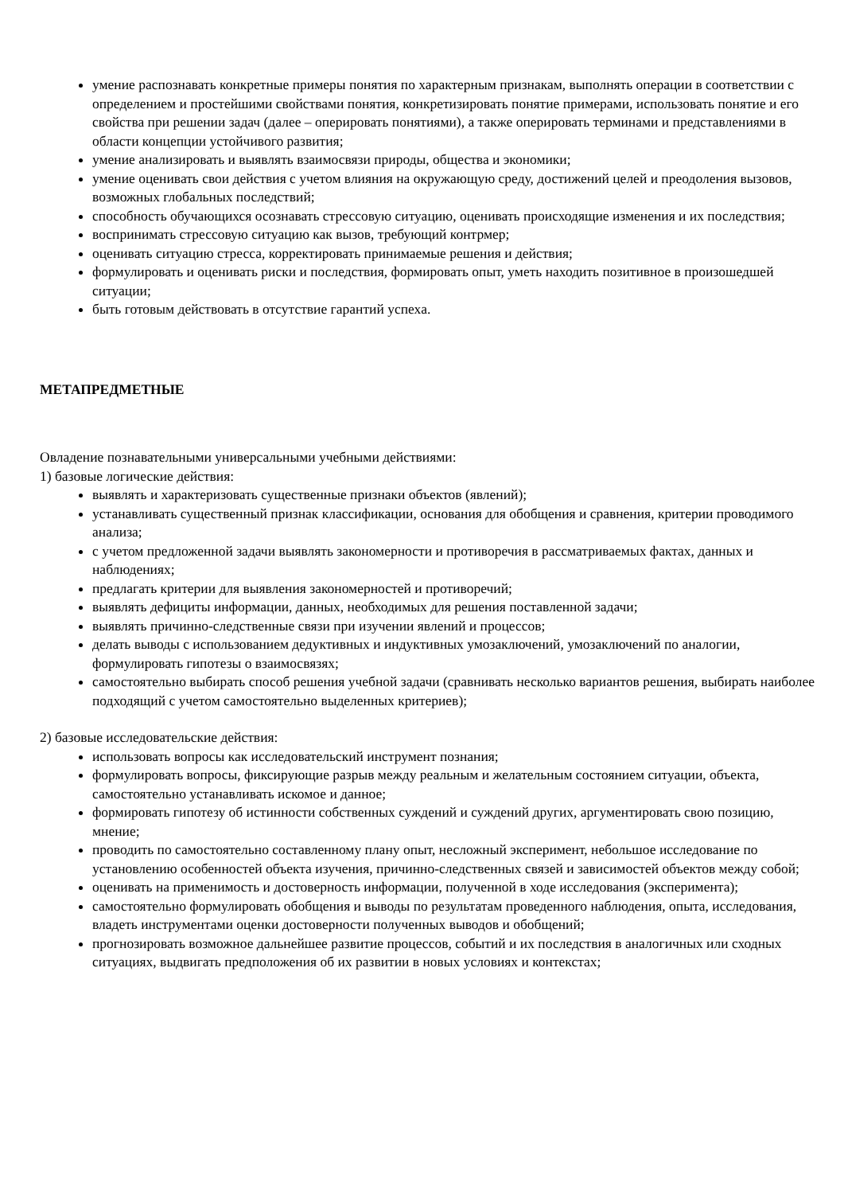умение распознавать конкретные примеры понятия по характерным признакам, выполнять операции в соответствии с определением и простейшими свойствами понятия, конкретизировать понятие примерами, использовать понятие и его свойства при решении задач (далее – оперировать понятиями), а также оперировать терминами и представлениями в области концепции устойчивого развития;
умение анализировать и выявлять взаимосвязи природы, общества и экономики;
умение оценивать свои действия с учетом влияния на окружающую среду, достижений целей и преодоления вызовов, возможных глобальных последствий;
способность обучающихся осознавать стрессовую ситуацию, оценивать происходящие изменения и их последствия;
воспринимать стрессовую ситуацию как вызов, требующий контрмер;
оценивать ситуацию стресса, корректировать принимаемые решения и действия;
формулировать и оценивать риски и последствия, формировать опыт, уметь находить позитивное в произошедшей ситуации;
быть готовым действовать в отсутствие гарантий успеха.
МЕТАПРЕДМЕТНЫЕ
Овладение познавательными универсальными учебными действиями:
1) базовые логические действия:
выявлять и характеризовать существенные признаки объектов (явлений);
устанавливать существенный признак классификации, основания для обобщения и сравнения, критерии проводимого анализа;
с учетом предложенной задачи выявлять закономерности и противоречия в рассматриваемых фактах, данных и наблюдениях;
предлагать критерии для выявления закономерностей и противоречий;
выявлять дефициты информации, данных, необходимых для решения поставленной задачи;
выявлять причинно-следственные связи при изучении явлений и процессов;
делать выводы с использованием дедуктивных и индуктивных умозаключений, умозаключений по аналогии, формулировать гипотезы о взаимосвязях;
самостоятельно выбирать способ решения учебной задачи (сравнивать несколько вариантов решения, выбирать наиболее подходящий с учетом самостоятельно выделенных критериев);
2) базовые исследовательские действия:
использовать вопросы как исследовательский инструмент познания;
формулировать вопросы, фиксирующие разрыв между реальным и желательным состоянием ситуации, объекта, самостоятельно устанавливать искомое и данное;
формировать гипотезу об истинности собственных суждений и суждений других, аргументировать свою позицию, мнение;
проводить по самостоятельно составленному плану опыт, несложный эксперимент, небольшое исследование по установлению особенностей объекта изучения, причинно-следственных связей и зависимостей объектов между собой;
оценивать на применимость и достоверность информации, полученной в ходе исследования (эксперимента);
самостоятельно формулировать обобщения и выводы по результатам проведенного наблюдения, опыта, исследования, владеть инструментами оценки достоверности полученных выводов и обобщений;
прогнозировать возможное дальнейшее развитие процессов, событий и их последствия в аналогичных или сходных ситуациях, выдвигать предположения об их развитии в новых условиях и контекстах;